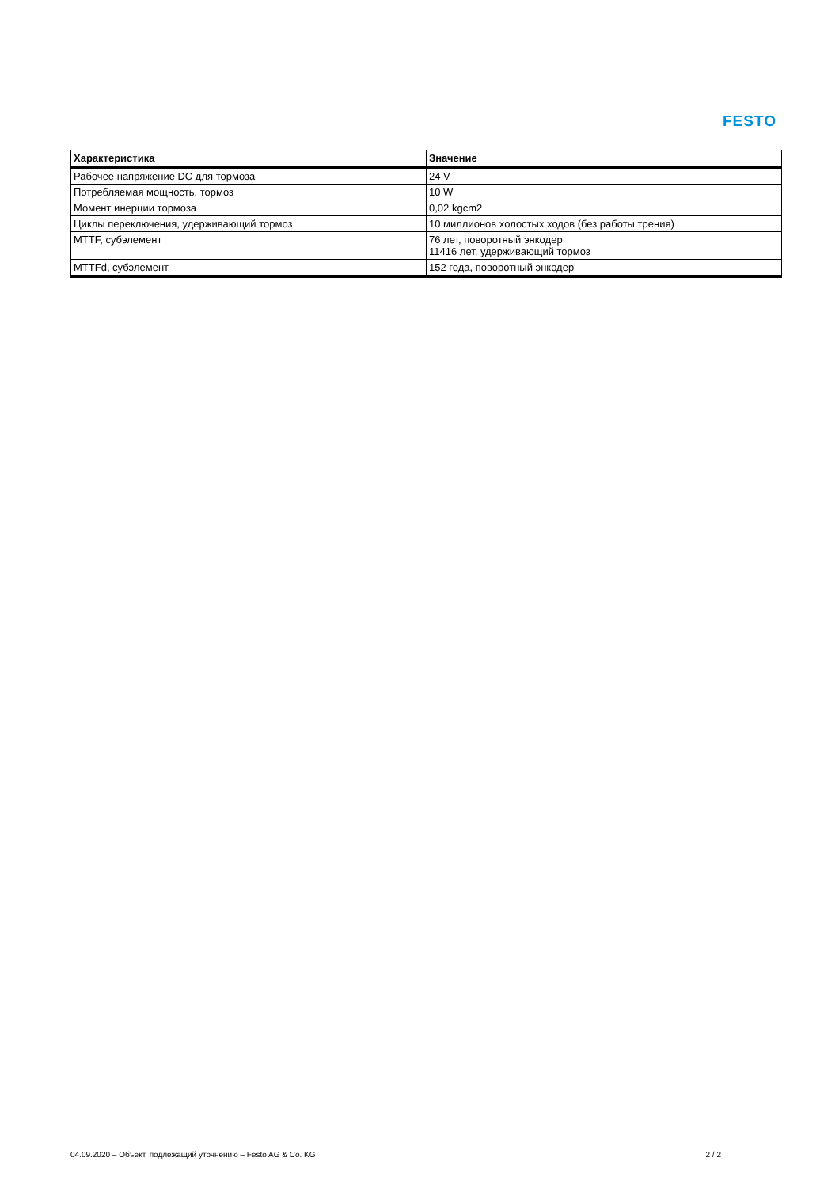FESTO
| Характеристика | Значение |
| --- | --- |
| Рабочее напряжение DC для тормоза | 24 V |
| Потребляемая мощность, тормоз | 10 W |
| Момент инерции тормоза | 0,02 kgcm2 |
| Циклы переключения, удерживающий тормоз | 10 миллионов холостых ходов (без работы трения) |
| MTTF, субэлемент | 76 лет, поворотный энкодер 11416 лет, удерживающий тормоз |
| MTTFd, субэлемент | 152 года, поворотный энкодер |
04.09.2020 – Объект, подлежащий уточнению – Festo AG & Co. KG 2 / 2